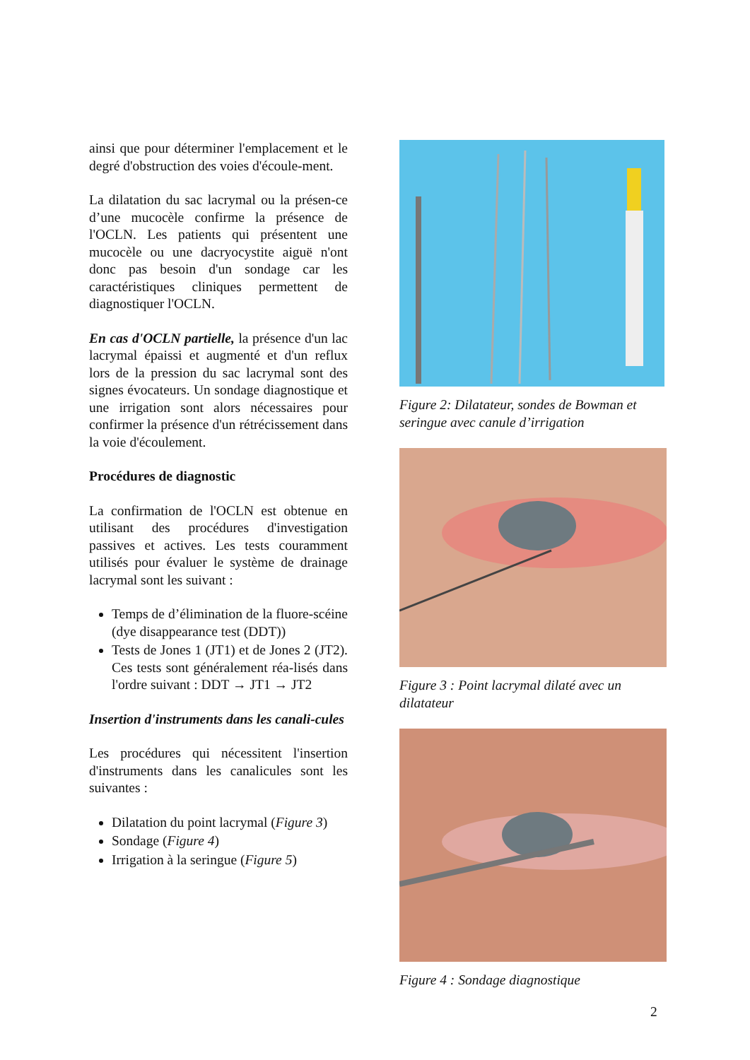ainsi que pour déterminer l'emplacement et le degré d'obstruction des voies d'écoule-ment.
La dilatation du sac lacrymal ou la présen-ce d’une mucocèle confirme la présence de l'OCLN. Les patients qui présentent une mucocèle ou une dacryocystite aiguë n'ont donc pas besoin d'un sondage car les caractéristiques cliniques permettent de diagnostiquer l'OCLN.
En cas d'OCLN partielle, la présence d'un lac lacrymal épaissi et augmenté et d'un reflux lors de la pression du sac lacrymal sont des signes évocateurs. Un sondage diagnostique et une irrigation sont alors nécessaires pour confirmer la présence d'un rétrécissement dans la voie d'écoulement.
Procédures de diagnostic
La confirmation de l'OCLN est obtenue en utilisant des procédures d'investigation passives et actives. Les tests couramment utilisés pour évaluer le système de drainage lacrymal sont les suivant :
Temps de d’élimination de la fluore-scéine (dye disappearance test (DDT))
Tests de Jones 1 (JT1) et de Jones 2 (JT2). Ces tests sont généralement réa-lisés dans l'ordre suivant : DDT → JT1 → JT2
Insertion d'instruments dans les canali-cules
Les procédures qui nécessitent l'insertion d'instruments dans les canalicules sont les suivantes :
Dilatation du point lacrymal (Figure 3)
Sondage (Figure 4)
Irrigation à la seringue (Figure 5)
Figure 2: Dilatateur, sondes de Bowman et seringue avec canule d’irrigation
Figure 3 : Point lacrymal dilaté avec un dilatateur
Figure 4 : Sondage diagnostique
2